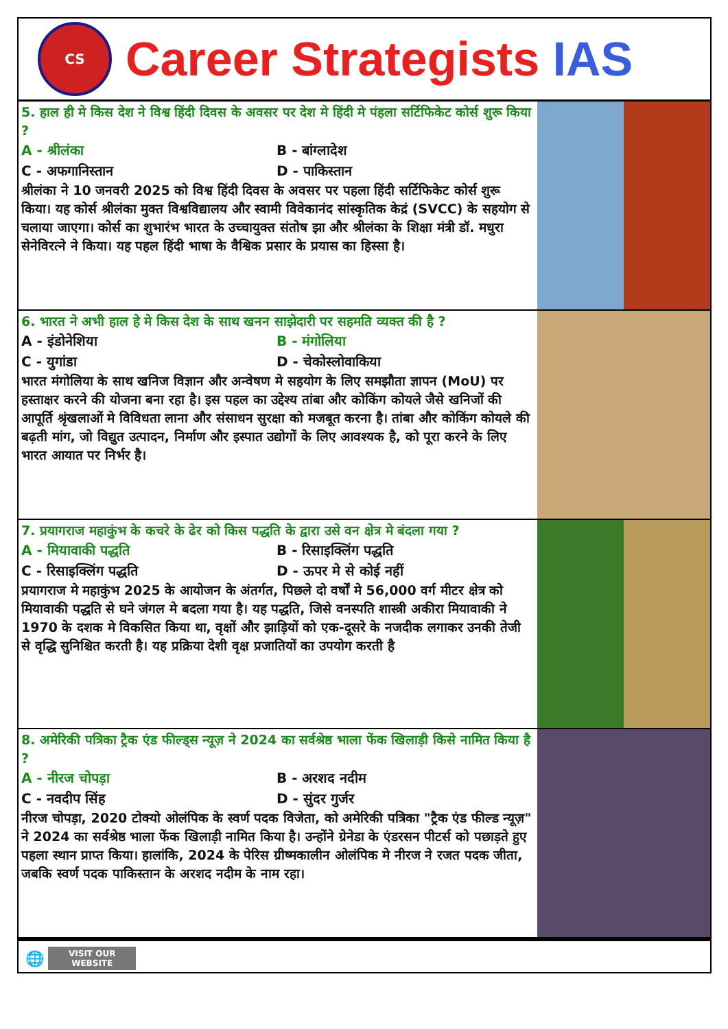CS
Career Strategists IAS
5. हाल ही मे किस देश ने विश्व हिंदी दिवस के अवसर पर देश मे हिंदी मे पंहला सर्टिफिकेट कोर्स शुरू किया ?
A - श्रीलंका
B - बांग्लादेश
C - अफगानिस्तान
D - पाकिस्तान
श्रीलंका ने 10 जनवरी 2025 को विश्व हिंदी दिवस के अवसर पर पहला हिंदी सर्टिफिकेट कोर्स शुरू किया। यह कोर्स श्रीलंका मुक्त विश्वविद्यालय और स्वामी विवेकानंद सांस्कृतिक केद्रं (SVCC) के सहयोग से चलाया जाएगा। कोर्स का शुभारंभ भारत के उच्चायुक्त संतोष झा और श्रीलंका के शिक्षा मंत्री डॉ. मधुरा सेनेविरत्ने ने किया। यह पहल हिंदी भाषा के वैश्विक प्रसार के प्रयास का हिस्सा है।
6. भारत ने अभी हाल हे मे किस देश के साथ खनन साझेदारी पर सहमति व्यक्त की है ?
A - इंडोनेशिया
B - मंगोलिया
C - युगांडा
D - चेकोस्लोवाकिया
भारत मंगोलिया के साथ खनिज विज्ञान और अन्वेषण मे सहयोग के लिए समझौता ज्ञापन (MoU) पर हस्ताक्षर करने की योजना बना रहा है। इस पहल का उद्देश्य तांबा और कोकिंग कोयले जैसे खनिजों की आपूर्ति श्रृंखलाओं मे विविधता लाना और संसाधन सुरक्षा को मजबूत करना है। तांबा और कोकिंग कोयले की बढ़ती मांग, जो विद्युत उत्पादन, निर्माण और इस्पात उद्योगों के लिए आवश्यक है, को पूरा करने के लिए भारत आयात पर निर्भर है।
7. प्रयागराज महाकुंभ के कचरे के ढेर को किस पद्धति के द्वारा उसे वन क्षेत्र मे बंदला गया ?
A - मियावाकी पद्धति
B - रिसाइक्लिंग पद्धति
C - रिसाइक्लिंग पद्धति
D - ऊपर मे से कोई नहीं
प्रयागराज मे महाकुंभ 2025 के आयोजन के अंतर्गत, पिछले दो वर्षों मे 56,000 वर्ग मीटर क्षेत्र को मियावाकी पद्धति से घने जंगल मे बदला गया है। यह पद्धति, जिसे वनस्पति शास्त्री अकीरा मियावाकी ने 1970 के दशक मे विकसित किया था, वृक्षों और झाड़ियों को एक-दूसरे के नजदीक लगाकर उनकी तेजी से वृद्धि सुनिश्चित करती है। यह प्रक्रिया देशी वृक्ष प्रजातियों का उपयोग करती है
8. अमेरिकी पत्रिका ट्रैक एंड फील्ड्स न्यूज़ ने 2024 का सर्वश्रेष्ठ भाला फेंक खिलाड़ी किसे नामित किया है ?
A - नीरज चोपड़ा
B - अरशद नदीम
C - नवदीप सिंह
D - सुंदर गुर्जर
नीरज चोपड़ा, 2020 टोक्यो ओलंपिक के स्वर्ण पदक विजेता, को अमेरिकी पत्रिका "ट्रैक एंड फील्ड न्यूज़" ने 2024 का सर्वश्रेष्ठ भाला फेंक खिलाड़ी नामित किया है। उन्होंने ग्रेनेडा के एंडरसन पीटर्स को पछाड़ते हुए पहला स्थान प्राप्त किया। हालांकि, 2024 के पेरिस ग्रीष्मकालीन ओलंपिक मे नीरज ने रजत पदक जीता, जबकि स्वर्ण पदक पाकिस्तान के अरशद नदीम के नाम रहा।
🌐
VISIT OUR
WEBSITE